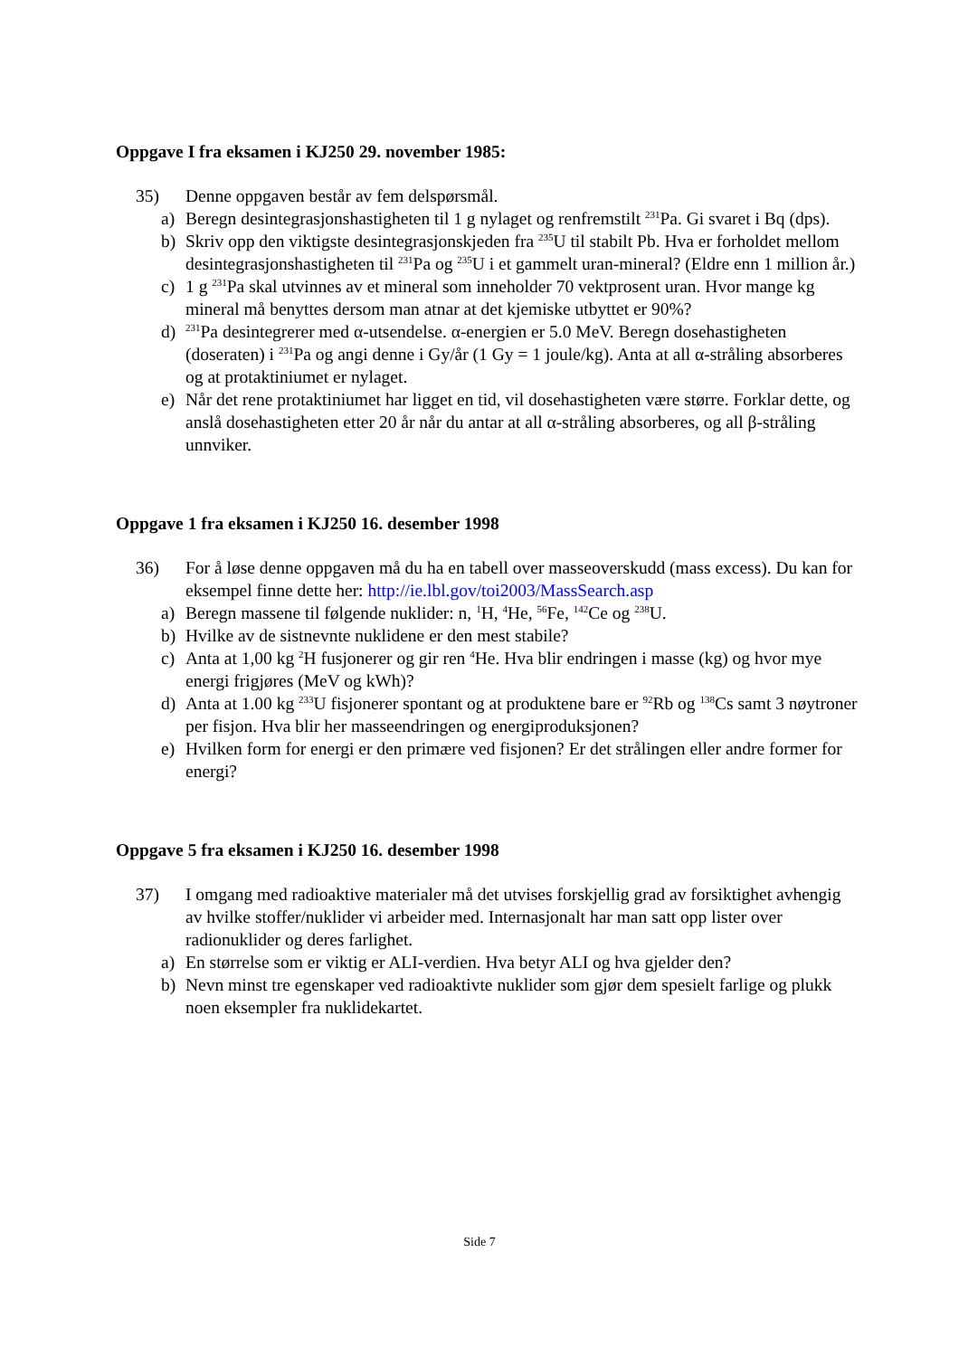Oppgave I fra eksamen i KJ250 29. november 1985:
35) Denne oppgaven består av fem delspørsmål.
a) Beregn desintegrasjonshastigheten til 1 g nylaget og renfremstilt <sup>231</sup>Pa. Gi svaret i Bq (dps).
b) Skriv opp den viktigste desintegrasjonskjeden fra <sup>235</sup>U til stabilt Pb. Hva er forholdet mellom desintegrasjonshastigheten til <sup>231</sup>Pa og <sup>235</sup>U i et gammelt uran-mineral? (Eldre enn 1 million år.)
c) 1 g <sup>231</sup>Pa skal utvinnes av et mineral som inneholder 70 vektprosent uran. Hvor mange kg mineral må benyttes dersom man atnar at det kjemiske utbyttet er 90%?
d) <sup>231</sup>Pa desintegrerer med α-utsendelse. α-energien er 5.0 MeV. Beregn dosehastigheten (doseraten) i <sup>231</sup>Pa og angi denne i Gy/år (1 Gy = 1 joule/kg). Anta at all α-stråling absorberes og at protaktiniumet er nylaget.
e) Når det rene protaktiniumet har ligget en tid, vil dosehastigheten være større. Forklar dette, og anslå dosehastigheten etter 20 år når du antar at all α-stråling absorberes, og all β-stråling unnviker.
Oppgave 1 fra eksamen i KJ250 16. desember 1998
36) For å løse denne oppgaven må du ha en tabell over masseoverskudd (mass excess). Du kan for eksempel finne dette her: http://ie.lbl.gov/toi2003/MassSearch.asp
a) Beregn massene til følgende nuklider: n, <sup>1</sup>H, <sup>4</sup>He, <sup>56</sup>Fe, <sup>142</sup>Ce og <sup>238</sup>U.
b) Hvilke av de sistnevnte nuklidene er den mest stabile?
c) Anta at 1,00 kg <sup>2</sup>H fusjonerer og gir ren <sup>4</sup>He. Hva blir endringen i masse (kg) og hvor mye energi frigjøres (MeV og kWh)?
d) Anta at 1.00 kg <sup>233</sup>U fisjonerer spontant og at produktene bare er <sup>92</sup>Rb og <sup>138</sup>Cs samt 3 nøytroner per fisjon. Hva blir her masseendringen og energiproduksjonen?
e) Hvilken form for energi er den primære ved fisjonen? Er det strålingen eller andre former for energi?
Oppgave 5 fra eksamen i KJ250 16. desember 1998
37) I omgang med radioaktive materialer må det utvises forskjellig grad av forsiktighet avhengig av hvilke stoffer/nuklider vi arbeider med. Internasjonalt har man satt opp lister over radionuklider og deres farlighet.
a) En størrelse som er viktig er ALI-verdien. Hva betyr ALI og hva gjelder den?
b) Nevn minst tre egenskaper ved radioaktivte nuklider som gjør dem spesielt farlige og plukk noen eksempler fra nuklidekartet.
Side 7